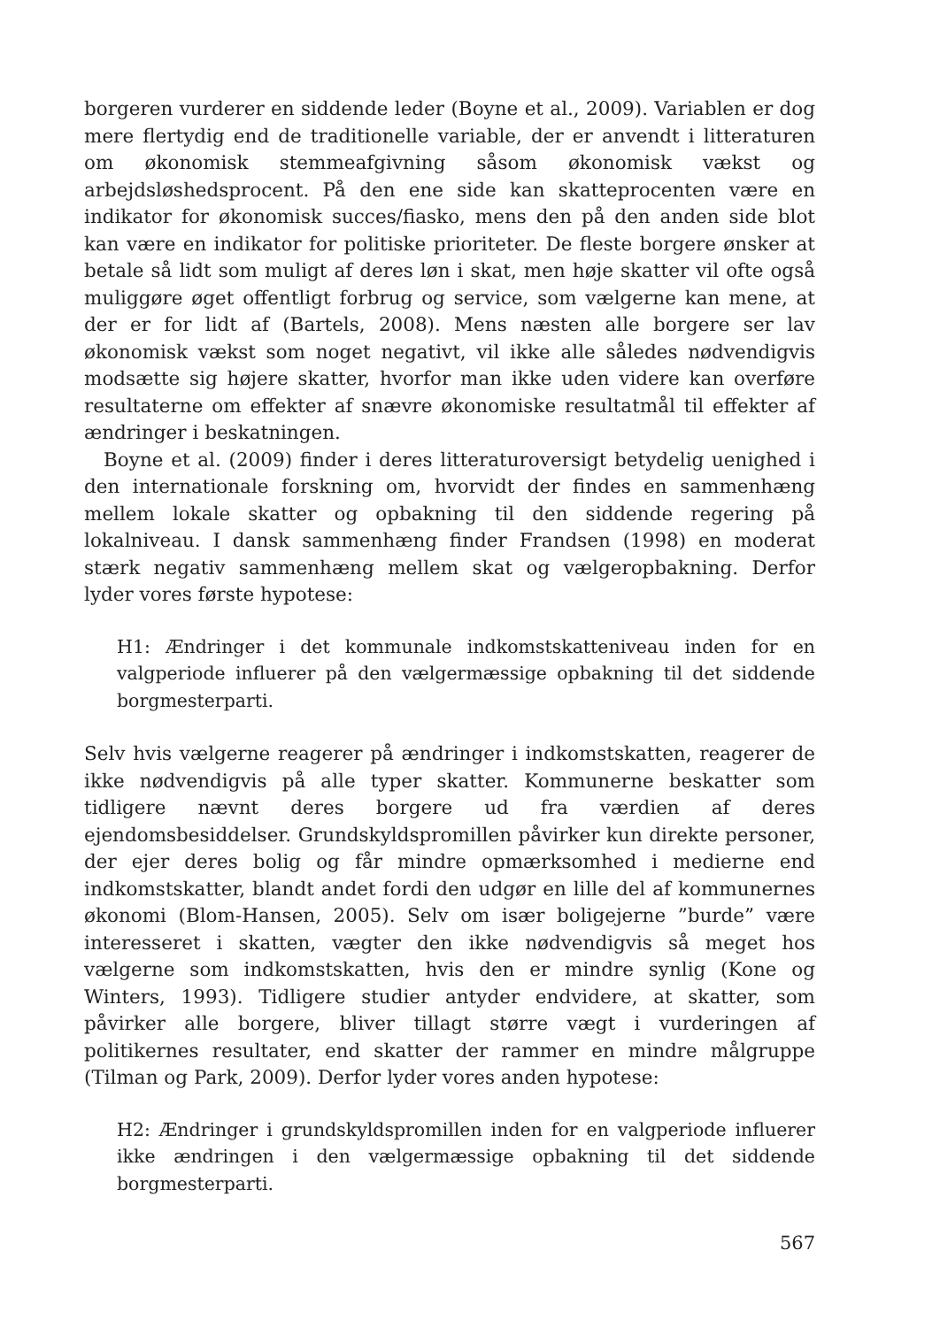borgeren vurderer en siddende leder (Boyne et al., 2009). Variablen er dog mere flertydig end de traditionelle variable, der er anvendt i litteraturen om økonomisk stemmeafgivning såsom økonomisk vækst og arbejdsløshedsprocent. På den ene side kan skatteprocenten være en indikator for økonomisk succes/fiasko, mens den på den anden side blot kan være en indikator for politiske prioriteter. De fleste borgere ønsker at betale så lidt som muligt af deres løn i skat, men høje skatter vil ofte også muliggøre øget offentligt forbrug og service, som vælgerne kan mene, at der er for lidt af (Bartels, 2008). Mens næsten alle borgere ser lav økonomisk vækst som noget negativt, vil ikke alle således nødvendigvis modsætte sig højere skatter, hvorfor man ikke uden videre kan overføre resultaterne om effekter af snævre økonomiske resultatmål til effekter af ændringer i beskatningen.
Boyne et al. (2009) finder i deres litteraturoversigt betydelig uenighed i den internationale forskning om, hvorvidt der findes en sammenhæng mellem lokale skatter og opbakning til den siddende regering på lokalniveau. I dansk sammenhæng finder Frandsen (1998) en moderat stærk negativ sammenhæng mellem skat og vælgeropbakning. Derfor lyder vores første hypotese:
H1: Ændringer i det kommunale indkomstskatteniveau inden for en valgperiode influerer på den vælgermæssige opbakning til det siddende borgmesterparti.
Selv hvis vælgerne reagerer på ændringer i indkomstskatten, reagerer de ikke nødvendigvis på alle typer skatter. Kommunerne beskatter som tidligere nævnt deres borgere ud fra værdien af deres ejendomsbesiddelser. Grundskyldspromillen påvirker kun direkte personer, der ejer deres bolig og får mindre opmærksomhed i medierne end indkomstskatter, blandt andet fordi den udgør en lille del af kommunernes økonomi (Blom-Hansen, 2005). Selv om især boligejerne ”burde” være interesseret i skatten, vægter den ikke nødvendigvis så meget hos vælgerne som indkomstskatten, hvis den er mindre synlig (Kone og Winters, 1993). Tidligere studier antyder endvidere, at skatter, som påvirker alle borgere, bliver tillagt større vægt i vurderingen af politikernes resultater, end skatter der rammer en mindre målgruppe (Tilman og Park, 2009). Derfor lyder vores anden hypotese:
H2: Ændringer i grundskyldspromillen inden for en valgperiode influerer ikke ændringen i den vælgermæssige opbakning til det siddende borgmesterparti.
567